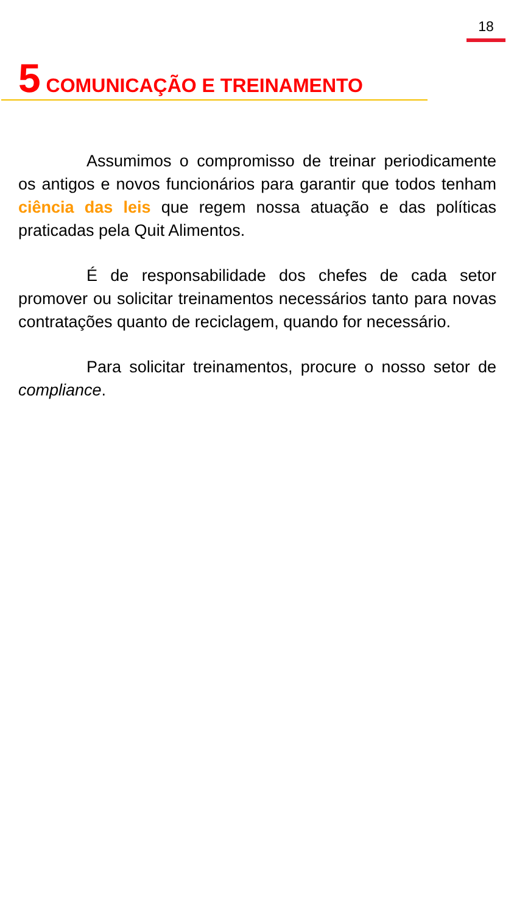18
5 COMUNICAÇÃO E TREINAMENTO
Assumimos o compromisso de treinar periodicamente os antigos e novos funcionários para garantir que todos tenham ciência das leis que regem nossa atuação e das políticas praticadas pela Quit Alimentos.
É de responsabilidade dos chefes de cada setor promover ou solicitar treinamentos necessários tanto para novas contratações quanto de reciclagem, quando for necessário.
Para solicitar treinamentos, procure o nosso setor de compliance.